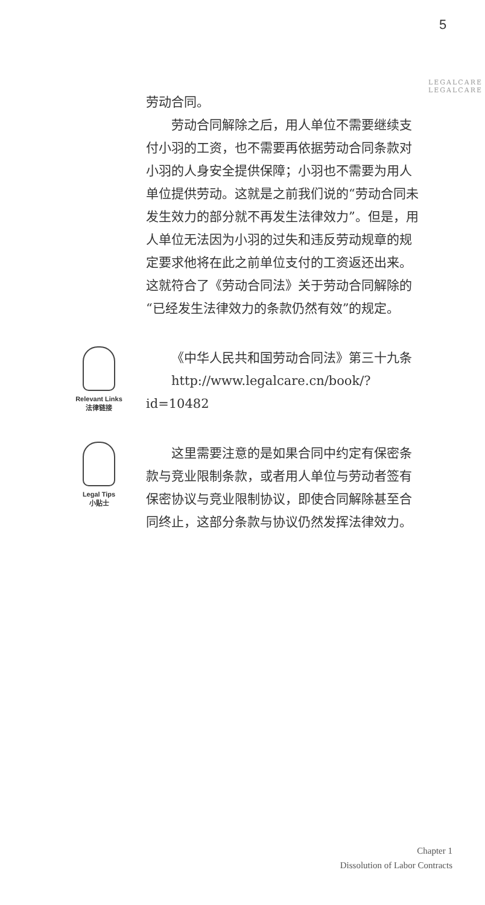5
LEGALCARE LEGALCARE
劳动合同。
劳动合同解除之后，用人单位不需要继续支付小羽的工资，也不需要再依据劳动合同条款对小羽的人身安全提供保障；小羽也不需要为用人单位提供劳动。这就是之前我们说的“劳动合同未发生效力的部分就不再发生法律效力”。但是，用人单位无法因为小羽的过失和违反劳动规章的规定要求他将在此之前单位支付的工资返还出来。这就符合了《劳动合同法》关于劳动合同解除的“已经发生法律效力的条款仍然有效”的规定。
Relevant Links
法律链接
《中华人民共和国劳动合同法》第三十九条
http://www.legalcare.cn/book/?id=10482
Legal Tips
小贴士
这里需要注意的是如果合同中约定有保密条款与竞业限制条款，或者用人单位与劳动者签有保密协议与竞业限制协议，即使合同解除甚至合同终止，这部分条款与协议仍然发挥法律效力。
Chapter 1
Dissolution of Labor Contracts